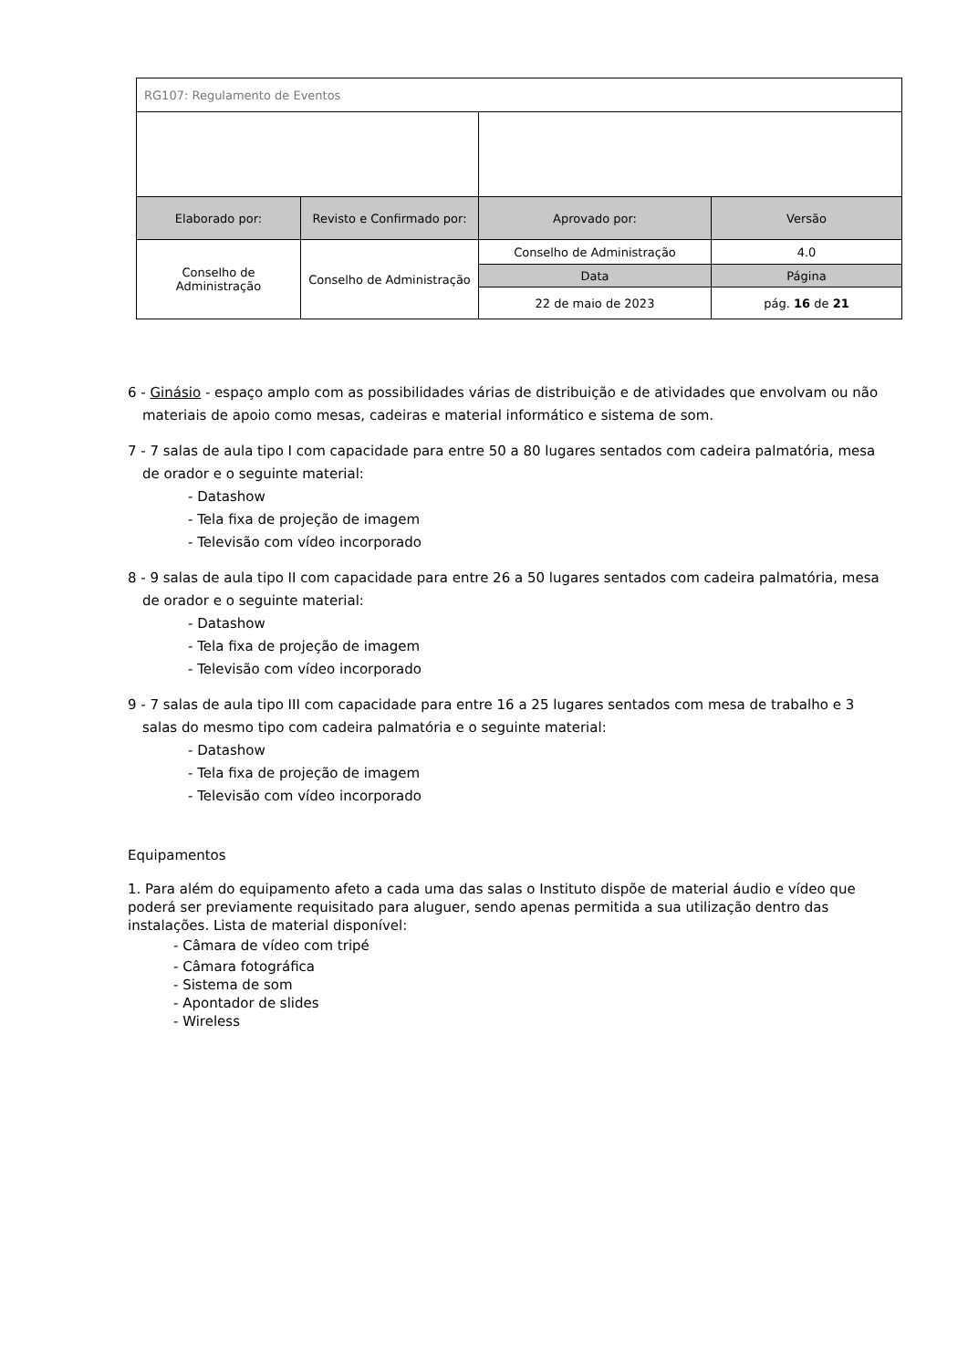| RG107: Regulamento de Eventos | | | |
| Elaborado por: | Revisto e Confirmado por: | Aprovado por: | Versão |
| Conselho de Administração | Conselho de Administração | Conselho de Administração | 4.0 |
| | | Data | Página |
| | | 22 de maio de 2023 | pág. 16 de 21 |
6 - Ginásio - espaço amplo com as possibilidades várias de distribuição e de atividades que envolvam ou não materiais de apoio como mesas, cadeiras e material informático e sistema de som.
7 - 7 salas de aula tipo I com capacidade para entre 50 a 80 lugares sentados com cadeira palmatória, mesa de orador e o seguinte material:
- Datashow
- Tela fixa de projeção de imagem
- Televisão com vídeo incorporado
8 - 9 salas de aula tipo II com capacidade para entre 26 a 50 lugares sentados com cadeira palmatória, mesa de orador e o seguinte material:
- Datashow
- Tela fixa de projeção de imagem
- Televisão com vídeo incorporado
9 - 7 salas de aula tipo III com capacidade para entre 16 a 25 lugares sentados com mesa de trabalho e 3 salas do mesmo tipo com cadeira palmatória e o seguinte material:
- Datashow
- Tela fixa de projeção de imagem
- Televisão com vídeo incorporado
Equipamentos
1. Para além do equipamento afeto a cada uma das salas o Instituto dispõe de material áudio e vídeo que poderá ser previamente requisitado para aluguer, sendo apenas permitida a sua utilização dentro das instalações. Lista de material disponível:
- Câmara de vídeo com tripé
- Câmara fotográfica
- Sistema de som
- Apontador de slides
- Wireless